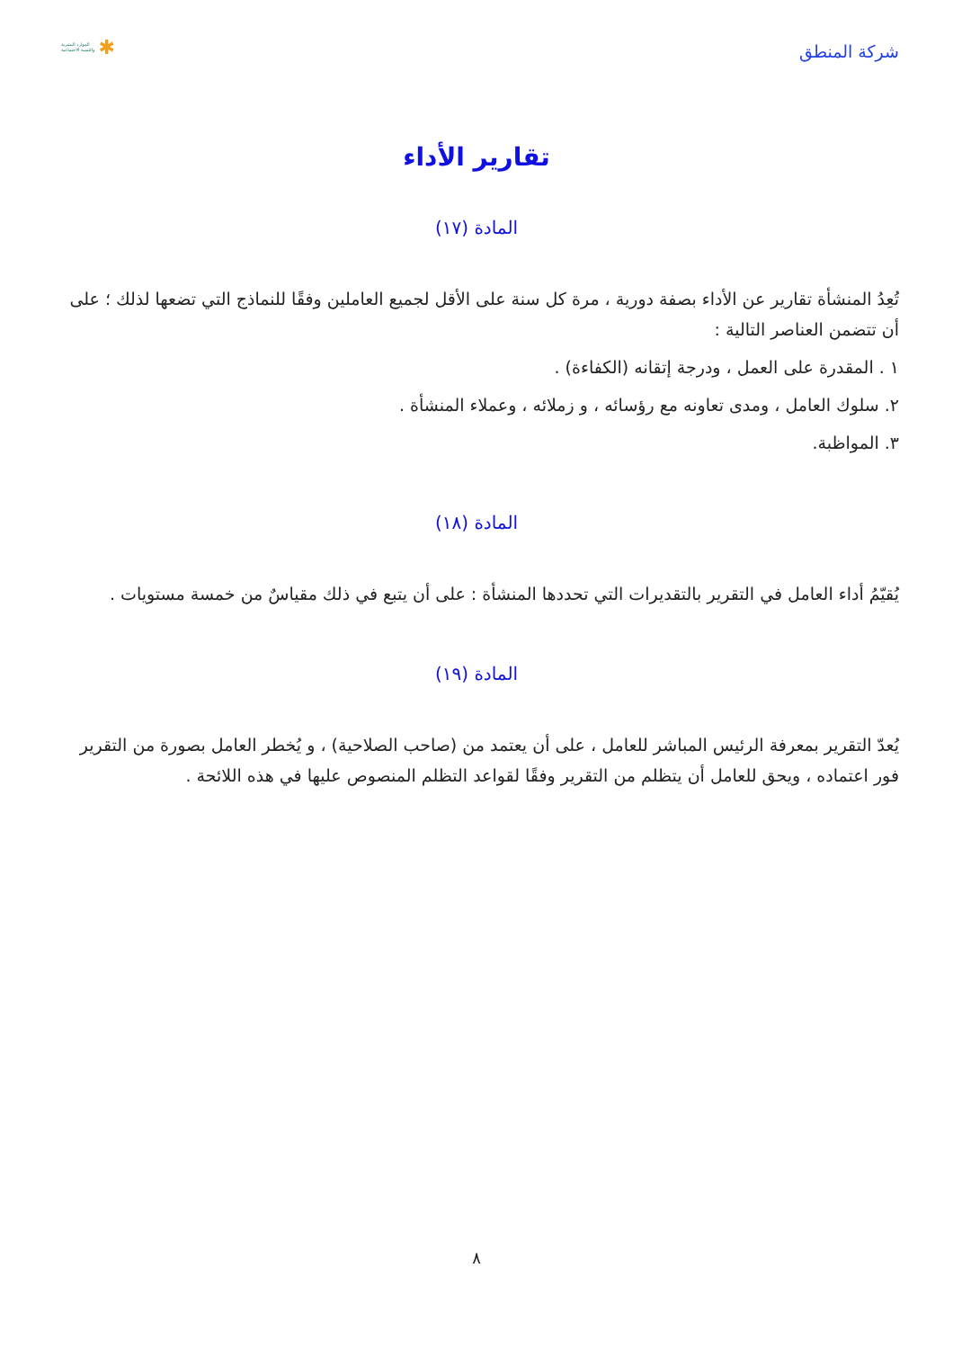شركة المنطق
الموارد البشرية
والتنمية الاجتماعية ✱
تقارير الأداء
المادة (١٧)
تُعِدُ المنشأة تقارير عن الأداء بصفة دورية ، مرة كل سنة على الأقل لجميع العاملين وفقًا للنماذج التي تضعها لذلك ؛ على أن تتضمن العناصر التالية :
١ . المقدرة على العمل ، ودرجة إتقانه (الكفاءة) .
٢. سلوك العامل ، ومدى تعاونه مع رؤسائه ، و زملائه ، وعملاء المنشأة .
٣. المواظبة.
المادة (١٨)
يُقيّمُ أداء العامل في التقرير بالتقديرات التي تحددها المنشأة : على أن يتبع في ذلك مقياسٌ من خمسة مستويات .
المادة (١٩)
يُعدّ التقرير بمعرفة الرئيس المباشر للعامل ، على أن يعتمد من (صاحب الصلاحية) ، و يُخطر العامل بصورة من التقرير فور اعتماده ، ويحق للعامل أن يتظلم من التقرير وفقًا لقواعد التظلم المنصوص عليها في هذه اللائحة .
٨